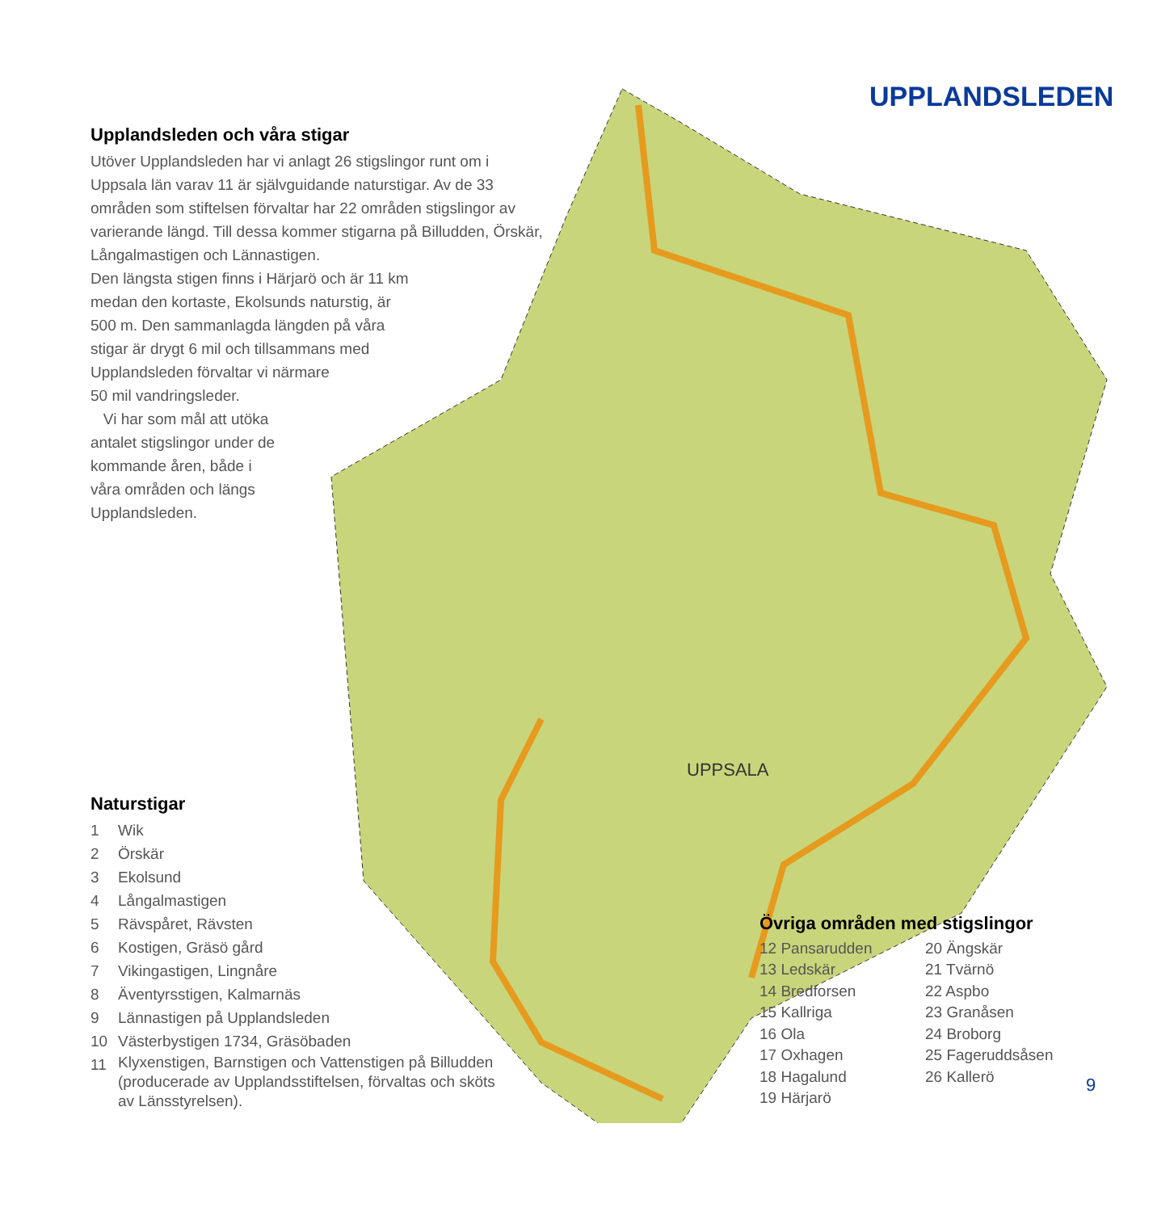UPPSALA
UPPLANDSLEDEN
Upplandsleden och våra stigar
Utöver Upplandsleden har vi anlagt 26 stigslingor runt om i Uppsala län varav 11 är självguidande naturstigar. Av de 33 områden som stiftelsen förvaltar har 22 områden stigslingor av varierande längd. Till dessa kommer stigarna på Billudden, Örskär, Långalmastigen och Lännastigen.
Den längsta stigen finns i Härjarö och är 11 km
medan den kortaste, Ekolsunds naturstig, är
500 m. Den sammanlagda längden på våra
stigar är drygt 6 mil och tillsammans med
Upplandsleden förvaltar vi närmare
50 mil vandringsleder.
Vi har som mål att utöka
antalet stigslingor under de
kommande åren, både i
våra områden och längs
Upplandsleden.
Naturstigar
| 1 | Wik |
| 2 | Örskär |
| 3 | Ekolsund |
| 4 | Långalmastigen |
| 5 | Rävspåret, Rävsten |
| 6 | Kostigen, Gräsö gård |
| 7 | Vikingastigen, Lingnåre |
| 8 | Äventyrsstigen, Kalmarnäs |
| 9 | Lännastigen på Upplandsleden |
| 10 | Västerbystigen 1734, Gräsöbaden |
| 11 | Klyxenstigen, Barnstigen och Vattenstigen på Billudden (producerade av Upplandsstiftelsen, förvaltas och sköts av Länsstyrelsen). |
Övriga områden med stigslingor
12 Pansarudden
13 Ledskär
14 Bredforsen
15 Kallriga
16 Ola
17 Oxhagen
18 Hagalund
19 Härjarö
20 Ängskär
21 Tvärnö
22 Aspbo
23 Granåsen
24 Broborg
25 Fageruddsåsen
26 Kallerö
9